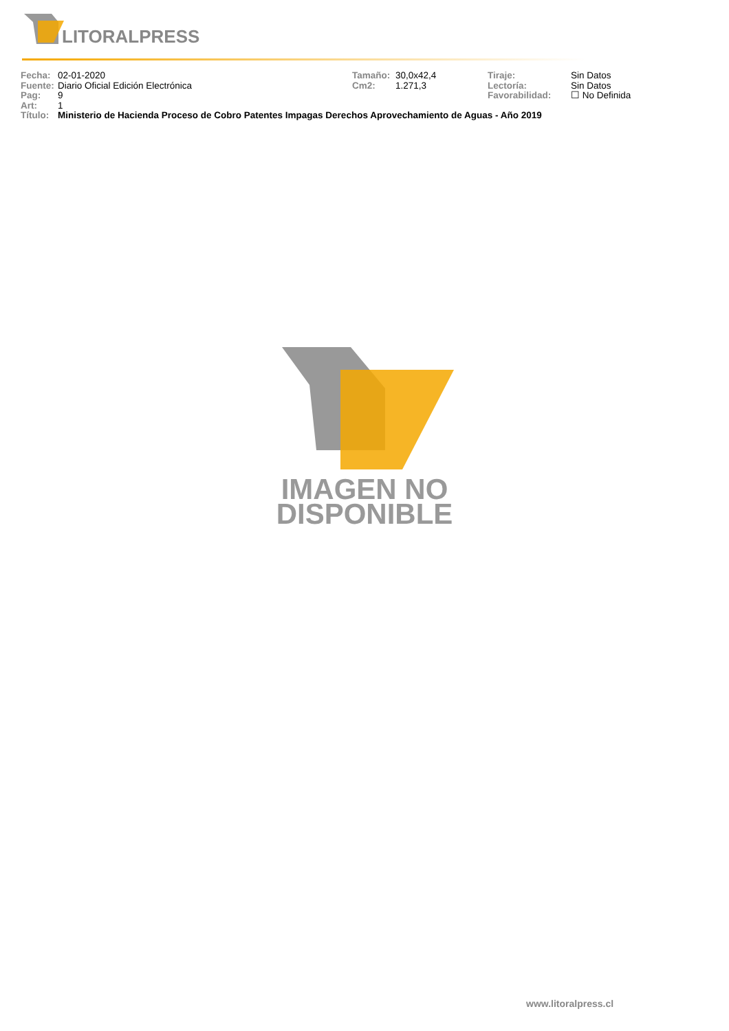LITORALPRESS
Fecha: 02-01-2020 Tamaño: 30,0x42,4 Tiraje: Sin Datos
Fuente: Diario Oficial Edición Electrónica Cm2: 1.271,3 Lectoría: Sin Datos
Pag: 9 Favorabilidad: ☐ No Definida
Art: 1
Título: Ministerio de Hacienda Proceso de Cobro Patentes Impagas Derechos Aprovechamiento de Aguas - Año 2019
IMAGEN NO
DISPONIBLE
www.litoralpress.cl